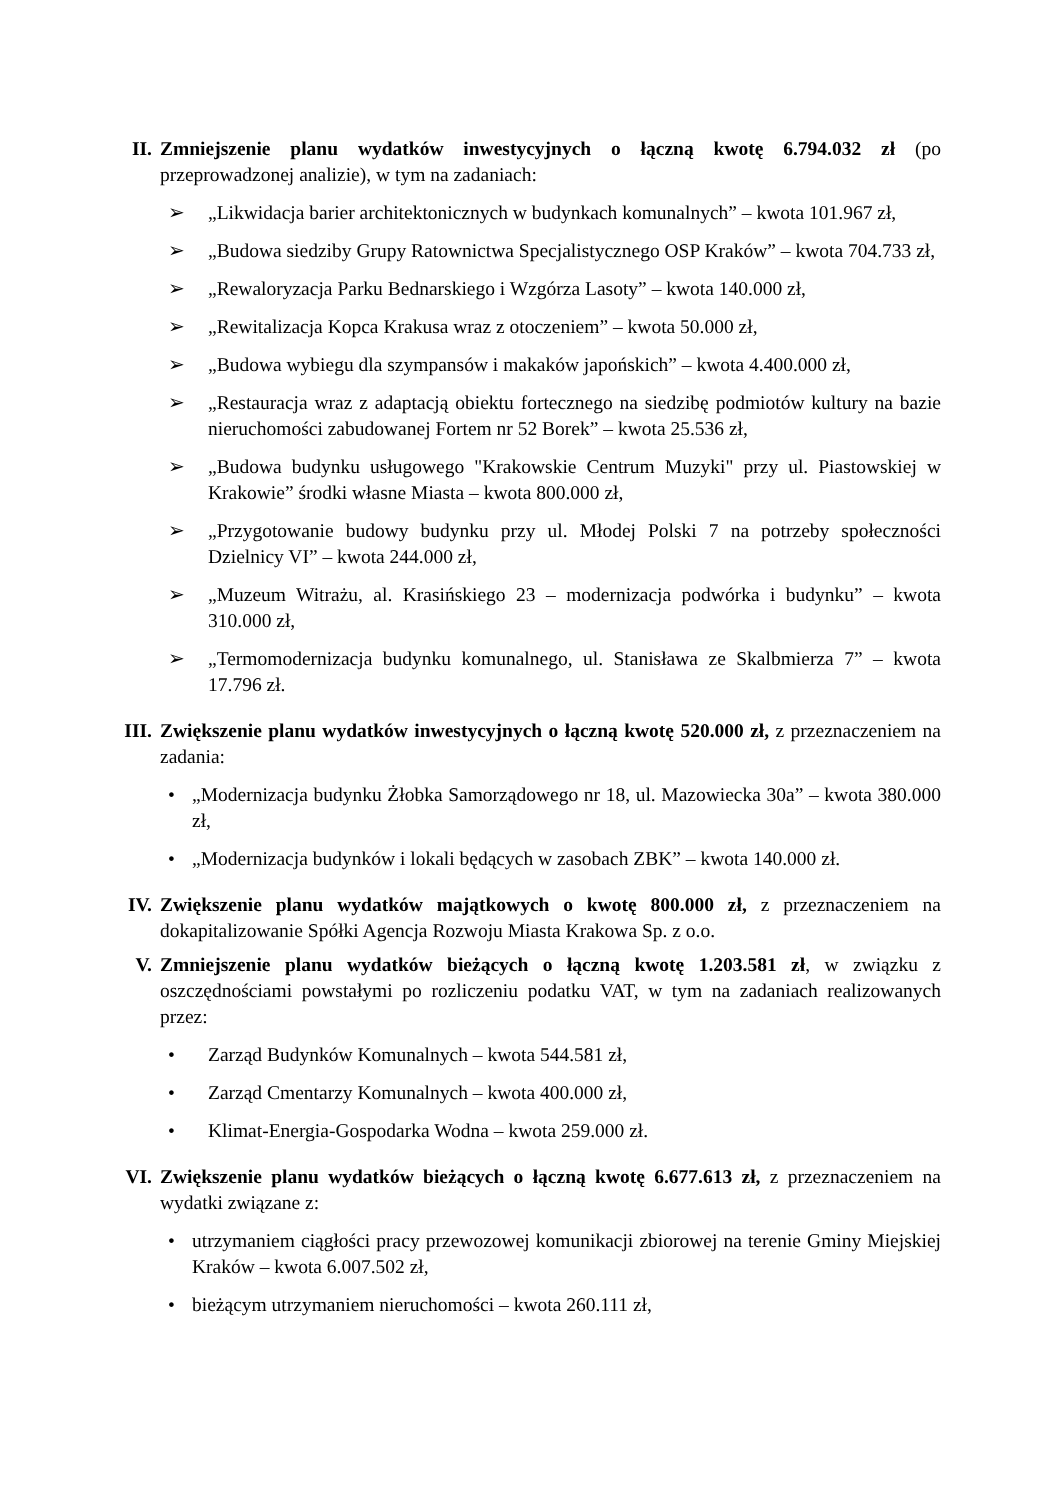II. Zmniejszenie planu wydatków inwestycyjnych o łączną kwotę 6.794.032 zł (po przeprowadzonej analizie), w tym na zadaniach:
➢ „Likwidacja barier architektonicznych w budynkach komunalnych” – kwota 101.967 zł,
➢ „Budowa siedziby Grupy Ratownictwa Specjalistycznego OSP Kraków” – kwota 704.733 zł,
➢ „Rewaloryzacja Parku Bednarskiego i Wzgórza Lasoty” – kwota 140.000 zł,
➢ „Rewitalizacja Kopca Krakusa wraz z otoczeniem” – kwota 50.000 zł,
➢ „Budowa wybiegu dla szympansów i makaków japońskich” – kwota 4.400.000 zł,
➢ „Restauracja wraz z adaptacją obiektu fortecznego na siedzibę podmiotów kultury na bazie nieruchomości zabudowanej Fortem nr 52 Borek” – kwota 25.536 zł,
➢ „Budowa budynku usługowego "Krakowskie Centrum Muzyki" przy ul. Piastowskiej w Krakowie” środki własne Miasta – kwota 800.000 zł,
➢ „Przygotowanie budowy budynku przy ul. Młodej Polski 7 na potrzeby społeczności Dzielnicy VI” – kwota 244.000 zł,
➢ „Muzeum Witrażu, al. Krasińskiego 23 – modernizacja podwórka i budynku” – kwota 310.000 zł,
➢ „Termomodernizacja budynku komunalnego, ul. Stanisława ze Skalbmierza 7” – kwota 17.796 zł.
III. Zwiększenie planu wydatków inwestycyjnych o łączną kwotę 520.000 zł, z przeznaczeniem na zadania:
• „Modernizacja budynku Żłobka Samorządowego nr 18, ul. Mazowiecka 30a” – kwota 380.000 zł,
• „Modernizacja budynków i lokali będących w zasobach ZBK” – kwota 140.000 zł.
IV. Zwiększenie planu wydatków majątkowych o kwotę 800.000 zł, z przeznaczeniem na dokapitalizowanie Spółki Agencja Rozwoju Miasta Krakowa Sp. z o.o.
V. Zmniejszenie planu wydatków bieżących o łączną kwotę 1.203.581 zł, w związku z oszczędnościami powstałymi po rozliczeniu podatku VAT, w tym na zadaniach realizowanych przez:
• Zarząd Budynków Komunalnych – kwota 544.581 zł,
• Zarząd Cmentarzy Komunalnych – kwota 400.000 zł,
• Klimat-Energia-Gospodarka Wodna – kwota 259.000 zł.
VI. Zwiększenie planu wydatków bieżących o łączną kwotę 6.677.613 zł, z przeznaczeniem na wydatki związane z:
• utrzymaniem ciągłości pracy przewozowej komunikacji zbiorowej na terenie Gminy Miejskiej Kraków – kwota 6.007.502 zł,
• bieżącym utrzymaniem nieruchomości – kwota 260.111 zł,